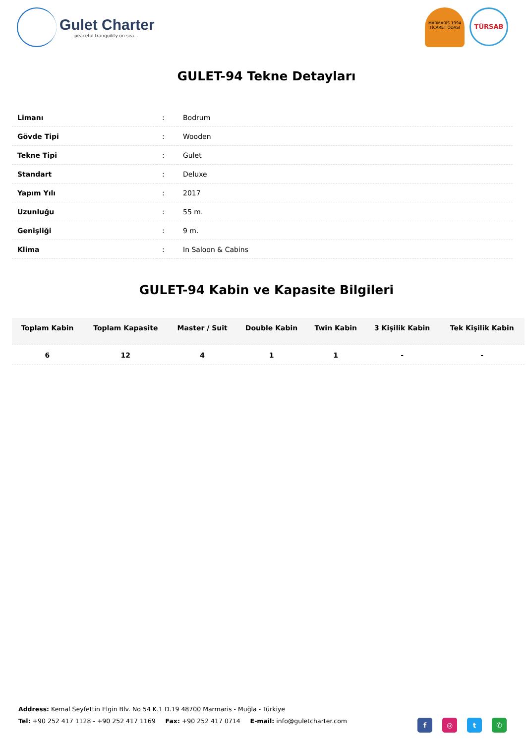Gulet Charter
peaceful tranquility on sea...
MARMARİS 1994
TİCARET ODASI
TÜRSAB
GULET-94 Tekne Detayları
| Limanı | : | Bodrum |
| Gövde Tipi | : | Wooden |
| Tekne Tipi | : | Gulet |
| Standart | : | Deluxe |
| Yapım Yılı | : | 2017 |
| Uzunluğu | : | 55 m. |
| Genişliği | : | 9 m. |
| Klima | : | In Saloon & Cabins |
GULET-94 Kabin ve Kapasite Bilgileri
| Toplam Kabin | Toplam Kapasite | Master / Suit | Double Kabin | Twin Kabin | 3 Kişilik Kabin | Tek Kişilik Kabin |
| --- | --- | --- | --- | --- | --- | --- |
| 6 | 12 | 4 | 1 | 1 | - | - |
Address: Kemal Seyfettin Elgin Blv. No 54 K.1 D.19 48700 Marmaris - Muğla - Türkiye
Tel: +90 252 417 1128 - +90 252 417 1169 Fax: +90 252 417 0714 E-mail: info@guletcharter.com
f ◎ t ✆